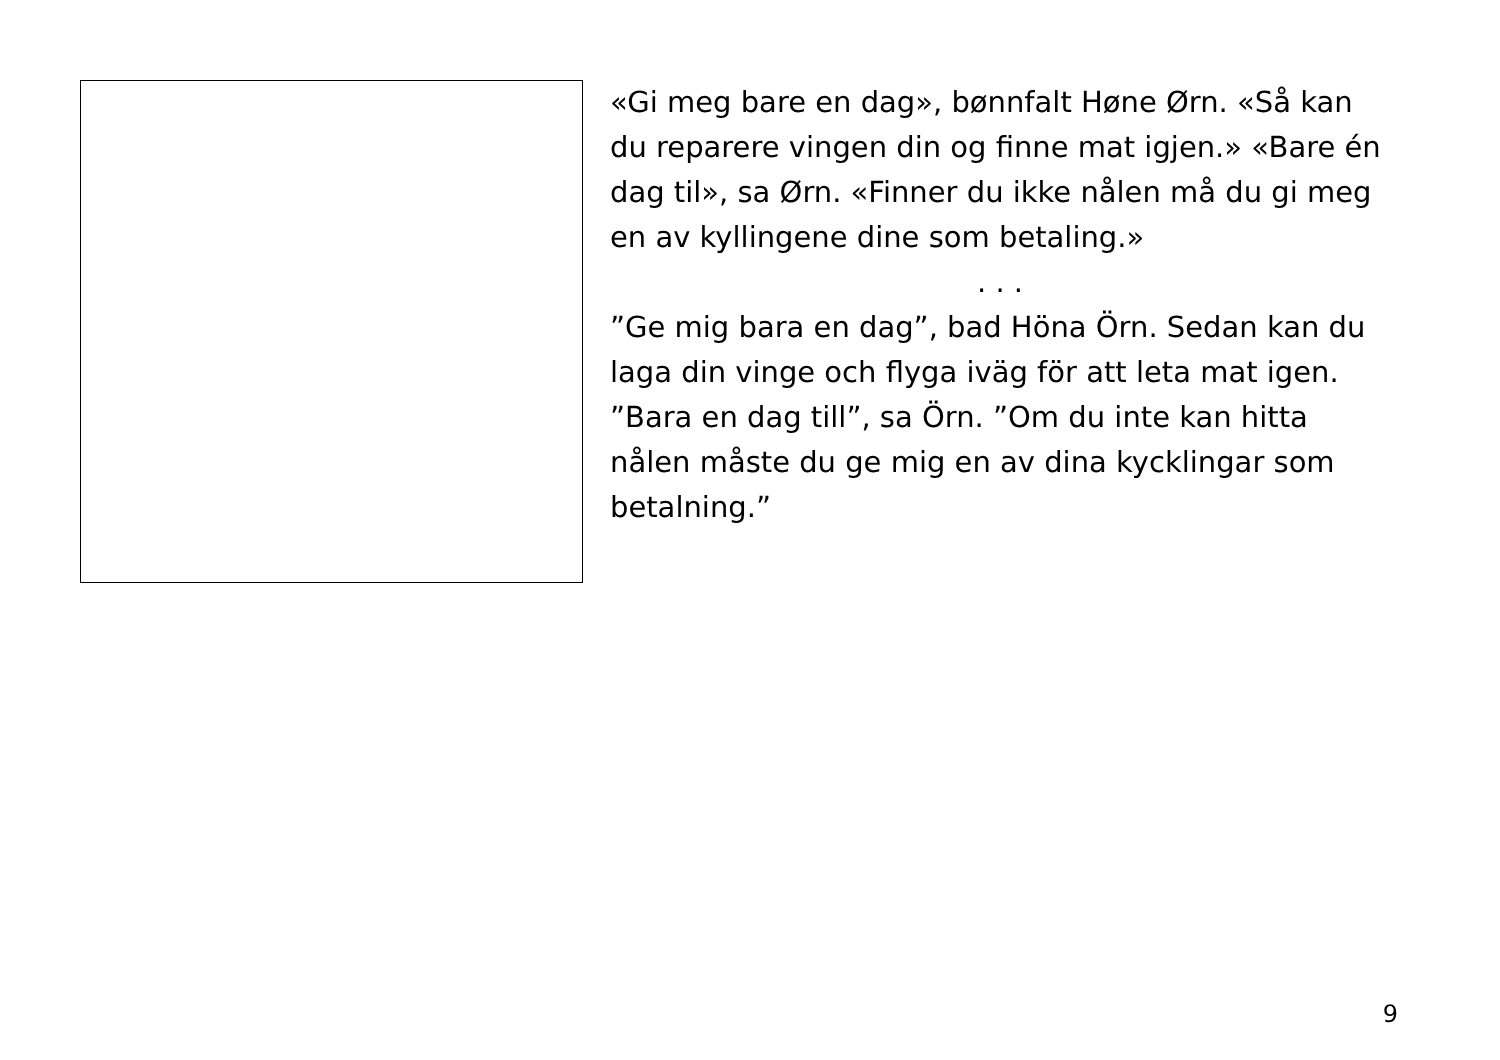«Gi meg bare en dag», bønnfalt Høne Ørn. «Så kan du reparere vingen din og finne mat igjen.» «Bare én dag til», sa Ørn. «Finner du ikke nålen må du gi meg en av kyllingene dine som betaling.»
. . .
”Ge mig bara en dag”, bad Höna Örn. Sedan kan du laga din vinge och flyga iväg för att leta mat igen. ”Bara en dag till”, sa Örn. ”Om du inte kan hitta nålen måste du ge mig en av dina kycklingar som betalning.”
9